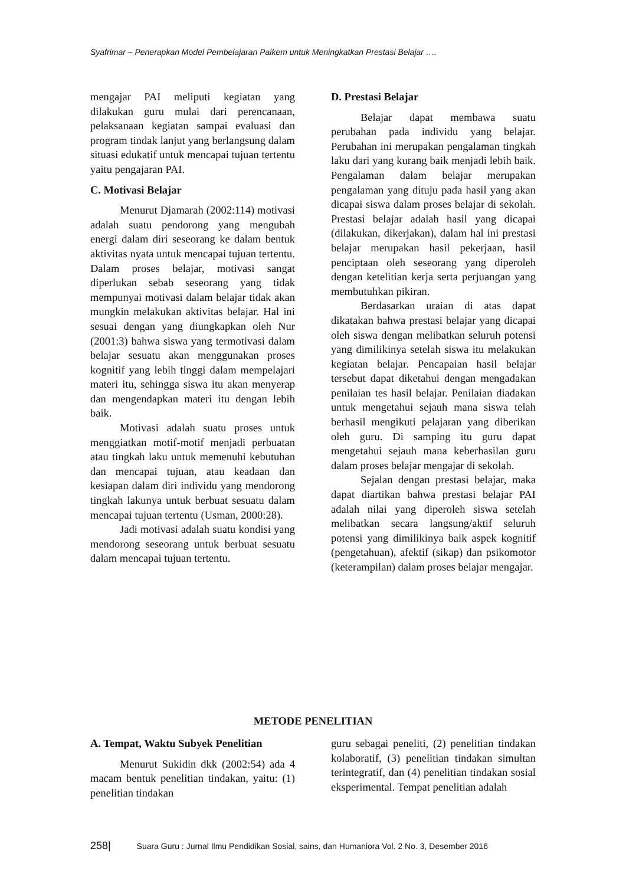Syafrimar – Penerapkan Model Pembelajaran Paikem untuk Meningkatkan Prestasi Belajar ….
mengajar PAI meliputi kegiatan yang dilakukan guru mulai dari perencanaan, pelaksanaan kegiatan sampai evaluasi dan program tindak lanjut yang berlangsung dalam situasi edukatif untuk mencapai tujuan tertentu yaitu pengajaran PAI.
C. Motivasi Belajar
Menurut Djamarah (2002:114) motivasi adalah suatu pendorong yang mengubah energi dalam diri seseorang ke dalam bentuk aktivitas nyata untuk mencapai tujuan tertentu. Dalam proses belajar, motivasi sangat diperlukan sebab seseorang yang tidak mempunyai motivasi dalam belajar tidak akan mungkin melakukan aktivitas belajar. Hal ini sesuai dengan yang diungkapkan oleh Nur (2001:3) bahwa siswa yang termotivasi dalam belajar sesuatu akan menggunakan proses kognitif yang lebih tinggi dalam mempelajari materi itu, sehingga siswa itu akan menyerap dan mengendapkan materi itu dengan lebih baik.
Motivasi adalah suatu proses untuk menggiatkan motif-motif menjadi perbuatan atau tingkah laku untuk memenuhi kebutuhan dan mencapai tujuan, atau keadaan dan kesiapan dalam diri individu yang mendorong tingkah lakunya untuk berbuat sesuatu dalam mencapai tujuan tertentu (Usman, 2000:28).
Jadi motivasi adalah suatu kondisi yang mendorong seseorang untuk berbuat sesuatu dalam mencapai tujuan tertentu.
D. Prestasi Belajar
Belajar dapat membawa suatu perubahan pada individu yang belajar. Perubahan ini merupakan pengalaman tingkah laku dari yang kurang baik menjadi lebih baik. Pengalaman dalam belajar merupakan pengalaman yang dituju pada hasil yang akan dicapai siswa dalam proses belajar di sekolah. Prestasi belajar adalah hasil yang dicapai (dilakukan, dikerjakan), dalam hal ini prestasi belajar merupakan hasil pekerjaan, hasil penciptaan oleh seseorang yang diperoleh dengan ketelitian kerja serta perjuangan yang membutuhkan pikiran.
Berdasarkan uraian di atas dapat dikatakan bahwa prestasi belajar yang dicapai oleh siswa dengan melibatkan seluruh potensi yang dimilikinya setelah siswa itu melakukan kegiatan belajar. Pencapaian hasil belajar tersebut dapat diketahui dengan mengadakan penilaian tes hasil belajar. Penilaian diadakan untuk mengetahui sejauh mana siswa telah berhasil mengikuti pelajaran yang diberikan oleh guru. Di samping itu guru dapat mengetahui sejauh mana keberhasilan guru dalam proses belajar mengajar di sekolah.
Sejalan dengan prestasi belajar, maka dapat diartikan bahwa prestasi belajar PAI adalah nilai yang diperoleh siswa setelah melibatkan secara langsung/aktif seluruh potensi yang dimilikinya baik aspek kognitif (pengetahuan), afektif (sikap) dan psikomotor (keterampilan) dalam proses belajar mengajar.
METODE PENELITIAN
A. Tempat, Waktu Subyek Penelitian
Menurut Sukidin dkk (2002:54) ada 4 macam bentuk penelitian tindakan, yaitu: (1) penelitian tindakan
guru sebagai peneliti, (2) penelitian tindakan kolaboratif, (3) penelitian tindakan simultan terintegratif, dan (4) penelitian tindakan sosial eksperimental. Tempat penelitian adalah
258| Suara Guru : Jurnal Ilmu Pendidikan Sosial, sains, dan Humaniora Vol. 2 No. 3, Desember 2016